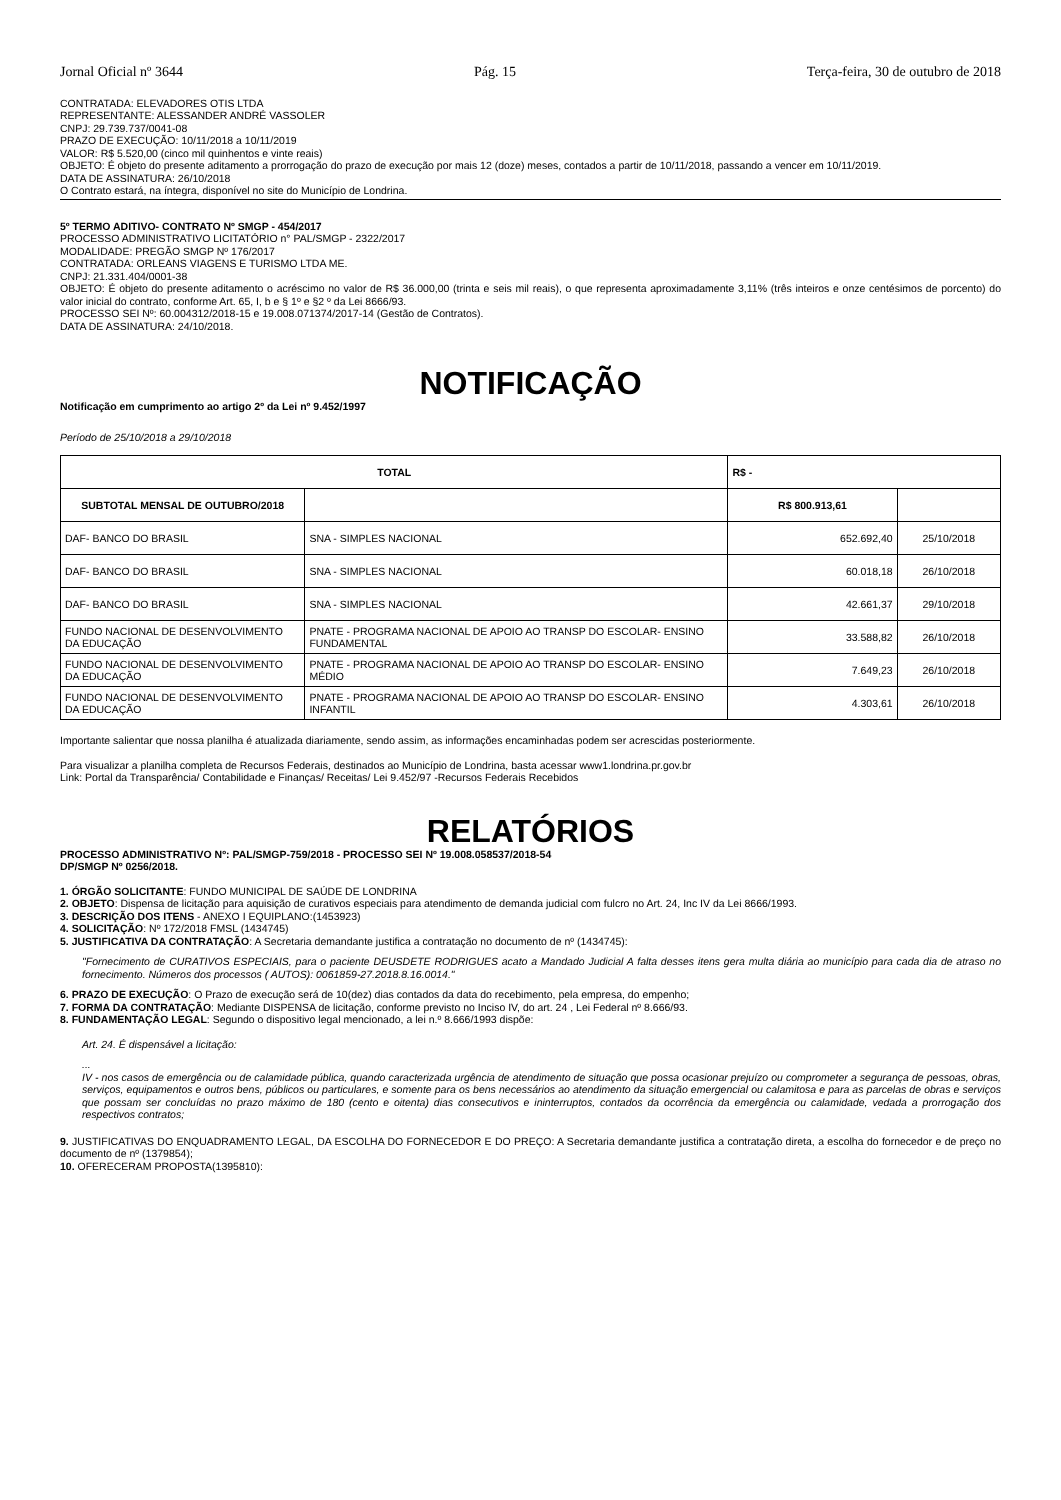Jornal Oficial nº 3644 Pág. 15 Terça-feira, 30 de outubro de 2018
CONTRATADA: ELEVADORES OTIS LTDA
REPRESENTANTE: ALESSANDER ANDRÉ VASSOLER
CNPJ: 29.739.737/0041-08
PRAZO DE EXECUÇÃO: 10/11/2018 a 10/11/2019
VALOR: R$ 5.520,00 (cinco mil quinhentos e vinte reais)
OBJETO: É objeto do presente aditamento a prorrogação do prazo de execução por mais 12 (doze) meses, contados a partir de 10/11/2018, passando a vencer em 10/11/2019.
DATA DE ASSINATURA: 26/10/2018
O Contrato estará, na íntegra, disponível no site do Município de Londrina.
5º TERMO ADITIVO- CONTRATO Nº SMGP - 454/2017
PROCESSO ADMINISTRATIVO LICITATÓRIO n° PAL/SMGP - 2322/2017
MODALIDADE: PREGÃO SMGP Nº 176/2017
CONTRATADA: ORLEANS VIAGENS E TURISMO LTDA ME.
CNPJ: 21.331.404/0001-38
OBJETO: É objeto do presente aditamento o acréscimo no valor de R$ 36.000,00 (trinta e seis mil reais), o que representa aproximadamente 3,11% (três inteiros e onze centésimos de porcento) do valor inicial do contrato, conforme Art. 65, I, b e § 1º e §2 º da Lei 8666/93.
PROCESSO SEI Nº: 60.004312/2018-15 e 19.008.071374/2017-14 (Gestão de Contratos).
DATA DE ASSINATURA: 24/10/2018.
NOTIFICAÇÃO
Notificação em cumprimento ao artigo 2º da Lei nº 9.452/1997
Período de 25/10/2018 a 29/10/2018
| TOTAL | | R$ - | |
| --- | --- | --- | --- |
| SUBTOTAL MENSAL DE OUTUBRO/2018 | | R$ 800.913,61 | |
| DAF- BANCO DO BRASIL | SNA - SIMPLES NACIONAL | 652.692,40 | 25/10/2018 |
| DAF- BANCO DO BRASIL | SNA - SIMPLES NACIONAL | 60.018,18 | 26/10/2018 |
| DAF- BANCO DO BRASIL | SNA - SIMPLES NACIONAL | 42.661,37 | 29/10/2018 |
| FUNDO NACIONAL DE DESENVOLVIMENTO DA EDUCAÇÃO | PNATE - PROGRAMA NACIONAL DE APOIO AO TRANSP DO ESCOLAR- ENSINO FUNDAMENTAL | 33.588,82 | 26/10/2018 |
| FUNDO NACIONAL DE DESENVOLVIMENTO DA EDUCAÇÃO | PNATE - PROGRAMA NACIONAL DE APOIO AO TRANSP DO ESCOLAR- ENSINO MÉDIO | 7.649,23 | 26/10/2018 |
| FUNDO NACIONAL DE DESENVOLVIMENTO DA EDUCAÇÃO | PNATE - PROGRAMA NACIONAL DE APOIO AO TRANSP DO ESCOLAR- ENSINO INFANTIL | 4.303,61 | 26/10/2018 |
Importante salientar que nossa planilha é atualizada diariamente, sendo assim, as informações encaminhadas podem ser acrescidas posteriormente.
Para visualizar a planilha completa de Recursos Federais, destinados ao Município de Londrina, basta acessar www1.londrina.pr.gov.br
Link: Portal da Transparência/ Contabilidade e Finanças/ Receitas/ Lei 9.452/97 -Recursos Federais Recebidos
RELATÓRIOS
PROCESSO ADMINISTRATIVO Nº: PAL/SMGP-759/2018 - PROCESSO SEI Nº 19.008.058537/2018-54
DP/SMGP Nº 0256/2018.
1. ÓRGÃO SOLICITANTE: FUNDO MUNICIPAL DE SAÚDE DE LONDRINA
2. OBJETO: Dispensa de licitação para aquisição de curativos especiais para atendimento de demanda judicial com fulcro no Art. 24, Inc IV da Lei 8666/1993.
3. DESCRIÇÃO DOS ITENS - ANEXO I EQUIPLANO:(1453923)
4. SOLICITAÇÃO: Nº 172/2018 FMSL (1434745)
5. JUSTIFICATIVA DA CONTRATAÇÃO: A Secretaria demandante justifica a contratação no documento de nº (1434745):
"Fornecimento de CURATIVOS ESPECIAIS, para o paciente DEUSDETE RODRIGUES acato a Mandado Judicial A falta desses itens gera multa diária ao município para cada dia de atraso no fornecimento. Números dos processos ( AUTOS): 0061859-27.2018.8.16.0014."
6. PRAZO DE EXECUÇÃO: O Prazo de execução será de 10(dez) dias contados da data do recebimento, pela empresa, do empenho;
7. FORMA DA CONTRATAÇÃO: Mediante DISPENSA de licitação, conforme previsto no Inciso IV, do art. 24 , Lei Federal nº 8.666/93.
8. FUNDAMENTAÇÃO LEGAL: Segundo o dispositivo legal mencionado, a lei n.º 8.666/1993 dispõe:
Art. 24. É dispensável a licitação:
...
IV - nos casos de emergência ou de calamidade pública, quando caracterizada urgência de atendimento de situação que possa ocasionar prejuízo ou comprometer a segurança de pessoas, obras, serviços, equipamentos e outros bens, públicos ou particulares, e somente para os bens necessários ao atendimento da situação emergencial ou calamitosa e para as parcelas de obras e serviços que possam ser concluídas no prazo máximo de 180 (cento e oitenta) dias consecutivos e ininterruptos, contados da ocorrência da emergência ou calamidade, vedada a prorrogação dos respectivos contratos;
9. JUSTIFICATIVAS DO ENQUADRAMENTO LEGAL, DA ESCOLHA DO FORNECEDOR E DO PREÇO: A Secretaria demandante justifica a contratação direta, a escolha do fornecedor e de preço no documento de nº (1379854);
10. OFERECERAM PROPOSTA(1395810):